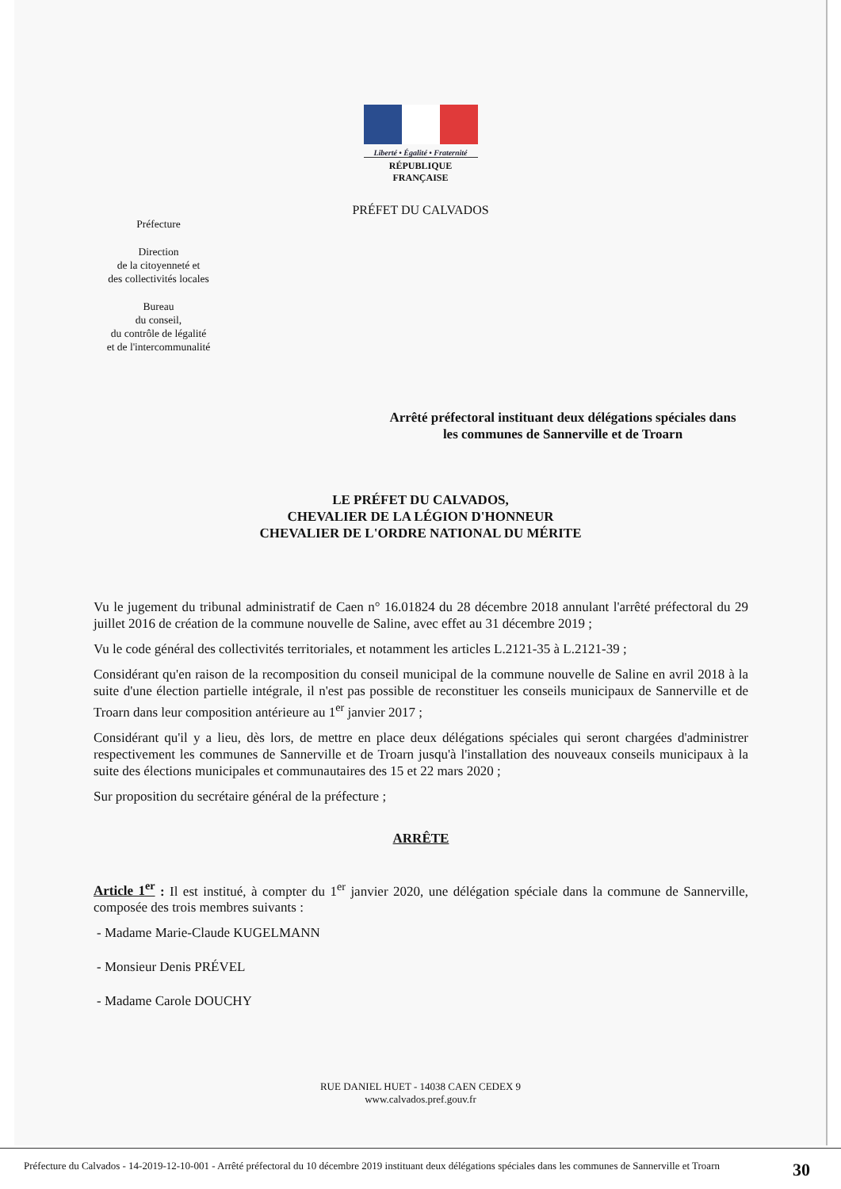Liberté • Égalité • Fraternité
RÉPUBLIQUE FRANÇAISE
PRÉFET DU CALVADOS
Préfecture
Direction
de la citoyenneté et
des collectivités locales
Bureau
du conseil,
du contrôle de légalité
et de l'intercommunalité
Arrêté préfectoral instituant deux délégations spéciales dans les communes de Sannerville et de Troarn
LE PRÉFET DU CALVADOS,
CHEVALIER DE LA LÉGION D'HONNEUR
CHEVALIER DE L'ORDRE NATIONAL DU MÉRITE
Vu le jugement du tribunal administratif de Caen n° 16.01824 du 28 décembre 2018 annulant l'arrêté préfectoral du 29 juillet 2016 de création de la commune nouvelle de Saline, avec effet au 31 décembre 2019 ;
Vu le code général des collectivités territoriales, et notamment les articles L.2121-35 à L.2121-39 ;
Considérant qu'en raison de la recomposition du conseil municipal de la commune nouvelle de Saline en avril 2018 à la suite d'une élection partielle intégrale, il n'est pas possible de reconstituer les conseils municipaux de Sannerville et de Troarn dans leur composition antérieure au 1<sup>er</sup> janvier 2017 ;
Considérant qu'il y a lieu, dès lors, de mettre en place deux délégations spéciales qui seront chargées d'administrer respectivement les communes de Sannerville et de Troarn jusqu'à l'installation des nouveaux conseils municipaux à la suite des élections municipales et communautaires des 15 et 22 mars 2020 ;
Sur proposition du secrétaire général de la préfecture ;
ARRÊTE
Article 1<sup>er</sup> : Il est institué, à compter du 1<sup>er</sup> janvier 2020, une délégation spéciale dans la commune de Sannerville, composée des trois membres suivants :
- Madame Marie-Claude KUGELMANN
- Monsieur Denis PRÉVEL
- Madame Carole DOUCHY
RUE DANIEL HUET - 14038 CAEN CEDEX 9
www.calvados.pref.gouv.fr
Préfecture du Calvados - 14-2019-12-10-001 - Arrêté préfectoral du 10 décembre 2019 instituant deux délégations spéciales dans les communes de Sannerville et Troarn
30